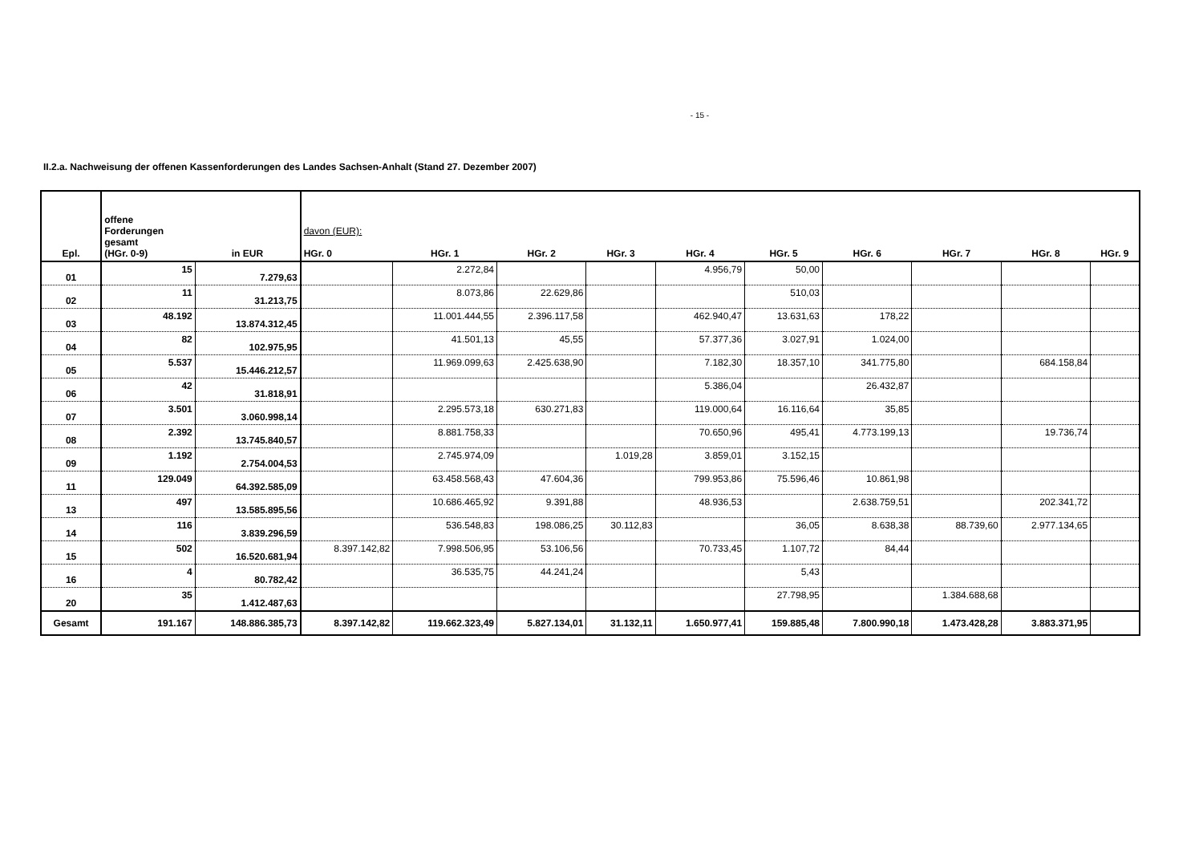- 15 -
II.2.a. Nachweisung der offenen Kassenforderungen des Landes Sachsen-Anhalt (Stand 27. Dezember 2007)
| Epl. | offene Forderungen gesamt (HGr. 0-9) | in EUR | davon (EUR): HGr. 0 | HGr. 1 | HGr. 2 | HGr. 3 | HGr. 4 | HGr. 5 | HGr. 6 | HGr. 7 | HGr. 8 | HGr. 9 |
| --- | --- | --- | --- | --- | --- | --- | --- | --- | --- | --- | --- | --- |
| 01 | 15 | 7.279,63 | | 2.272,84 | | | 4.956,79 | 50,00 | | | | |
| 02 | 11 | 31.213,75 | | 8.073,86 | 22.629,86 | | | 510,03 | | | | |
| 03 | 48.192 | 13.874.312,45 | | 11.001.444,55 | 2.396.117,58 | | 462.940,47 | 13.631,63 | 178,22 | | | |
| 04 | 82 | 102.975,95 | | 41.501,13 | 45,55 | | 57.377,36 | 3.027,91 | 1.024,00 | | | |
| 05 | 5.537 | 15.446.212,57 | | 11.969.099,63 | 2.425.638,90 | | 7.182,30 | 18.357,10 | 341.775,80 | | 684.158,84 | |
| 06 | 42 | 31.818,91 | | | | | 5.386,04 | | 26.432,87 | | | |
| 07 | 3.501 | 3.060.998,14 | | 2.295.573,18 | 630.271,83 | | 119.000,64 | 16.116,64 | 35,85 | | | |
| 08 | 2.392 | 13.745.840,57 | | 8.881.758,33 | | | 70.650,96 | 495,41 | 4.773.199,13 | | 19.736,74 | |
| 09 | 1.192 | 2.754.004,53 | | 2.745.974,09 | | 1.019,28 | 3.859,01 | 3.152,15 | | | | |
| 11 | 129.049 | 64.392.585,09 | | 63.458.568,43 | 47.604,36 | | 799.953,86 | 75.596,46 | 10.861,98 | | | |
| 13 | 497 | 13.585.895,56 | | 10.686.465,92 | 9.391,88 | | 48.936,53 | | 2.638.759,51 | | 202.341,72 | |
| 14 | 116 | 3.839.296,59 | | 536.548,83 | 198.086,25 | 30.112,83 | | 36,05 | 8.638,38 | 88.739,60 | 2.977.134,65 | |
| 15 | 502 | 16.520.681,94 | 8.397.142,82 | 7.998.506,95 | 53.106,56 | | 70.733,45 | 1.107,72 | 84,44 | | | |
| 16 | 4 | 80.782,42 | | 36.535,75 | 44.241,24 | | | 5,43 | | | | |
| 20 | 35 | 1.412.487,63 | | | | | | 27.798,95 | | 1.384.688,68 | | |
| Gesamt | 191.167 | 148.886.385,73 | 8.397.142,82 | 119.662.323,49 | 5.827.134,01 | 31.132,11 | 1.650.977,41 | 159.885,48 | 7.800.990,18 | 1.473.428,28 | 3.883.371,95 | |